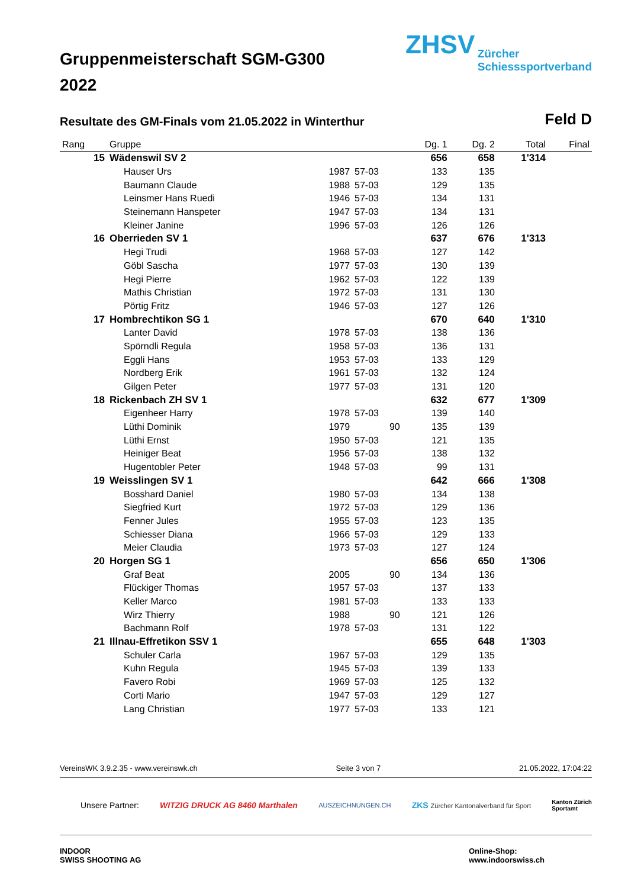Gruppenmeisterschaft SGM-G300 2022
ZHSV Zürcher
Schiesssportverband
Resultate des GM-Finals vom 21.05.2022 in Winterthur Feld D
| Rang | Gruppe | | | Dg. 1 | Dg. 2 | Total | Final |
| --- | --- | --- | --- | --- | --- | --- | --- |
| 15 | Wädenswil SV 2 | | | 656 | 658 | 1'314 | |
| | Hauser Urs | 1987 | 57-03 | 133 | 135 | | |
| | Baumann Claude | 1988 | 57-03 | 129 | 135 | | |
| | Leinsmer Hans Ruedi | 1946 | 57-03 | 134 | 131 | | |
| | Steinemann Hanspeter | 1947 | 57-03 | 134 | 131 | | |
| | Kleiner Janine | 1996 | 57-03 | 126 | 126 | | |
| 16 | Oberrieden SV 1 | | | 637 | 676 | 1'313 | |
| | Hegi Trudi | 1968 | 57-03 | 127 | 142 | | |
| | Göbl Sascha | 1977 | 57-03 | 130 | 139 | | |
| | Hegi Pierre | 1962 | 57-03 | 122 | 139 | | |
| | Mathis Christian | 1972 | 57-03 | 131 | 130 | | |
| | Pörtig Fritz | 1946 | 57-03 | 127 | 126 | | |
| 17 | Hombrechtikon SG 1 | | | 670 | 640 | 1'310 | |
| | Lanter David | 1978 | 57-03 | 138 | 136 | | |
| | Spörndli Regula | 1958 | 57-03 | 136 | 131 | | |
| | Eggli Hans | 1953 | 57-03 | 133 | 129 | | |
| | Nordberg Erik | 1961 | 57-03 | 132 | 124 | | |
| | Gilgen Peter | 1977 | 57-03 | 131 | 120 | | |
| 18 | Rickenbach ZH SV 1 | | | 632 | 677 | 1'309 | |
| | Eigenheer Harry | 1978 | 57-03 | 139 | 140 | | |
| | Lüthi Dominik | 1979 | 90 | 135 | 139 | | |
| | Lüthi Ernst | 1950 | 57-03 | 121 | 135 | | |
| | Heiniger Beat | 1956 | 57-03 | 138 | 132 | | |
| | Hugentobler Peter | 1948 | 57-03 | 99 | 131 | | |
| 19 | Weisslingen SV 1 | | | 642 | 666 | 1'308 | |
| | Bosshard Daniel | 1980 | 57-03 | 134 | 138 | | |
| | Siegfried Kurt | 1972 | 57-03 | 129 | 136 | | |
| | Fenner Jules | 1955 | 57-03 | 123 | 135 | | |
| | Schiesser Diana | 1966 | 57-03 | 129 | 133 | | |
| | Meier Claudia | 1973 | 57-03 | 127 | 124 | | |
| 20 | Horgen SG 1 | | | 656 | 650 | 1'306 | |
| | Graf Beat | 2005 | 90 | 134 | 136 | | |
| | Flückiger Thomas | 1957 | 57-03 | 137 | 133 | | |
| | Keller Marco | 1981 | 57-03 | 133 | 133 | | |
| | Wirz Thierry | 1988 | 90 | 121 | 126 | | |
| | Bachmann Rolf | 1978 | 57-03 | 131 | 122 | | |
| 21 | Illnau-Effretikon SSV 1 | | | 655 | 648 | 1'303 | |
| | Schuler Carla | 1967 | 57-03 | 129 | 135 | | |
| | Kuhn Regula | 1945 | 57-03 | 139 | 133 | | |
| | Favero Robi | 1969 | 57-03 | 125 | 132 | | |
| | Corti Mario | 1947 | 57-03 | 129 | 127 | | |
| | Lang Christian | 1977 | 57-03 | 133 | 121 | | |
VereinsWK 3.9.2.35 - www.vereinswk.ch Seite 3 von 7 21.05.2022, 17:04:22
Unsere Partner: WITZIG DRUCK AG 8460 Marthalen AUSZEICHNUNGEN.CH ZKS Zürcher Kantonalverband für Sport Kanton Zürich
Sportamt
INDOOR
SWISS SHOOTING AG Online-Shop:
www.indoorswiss.ch